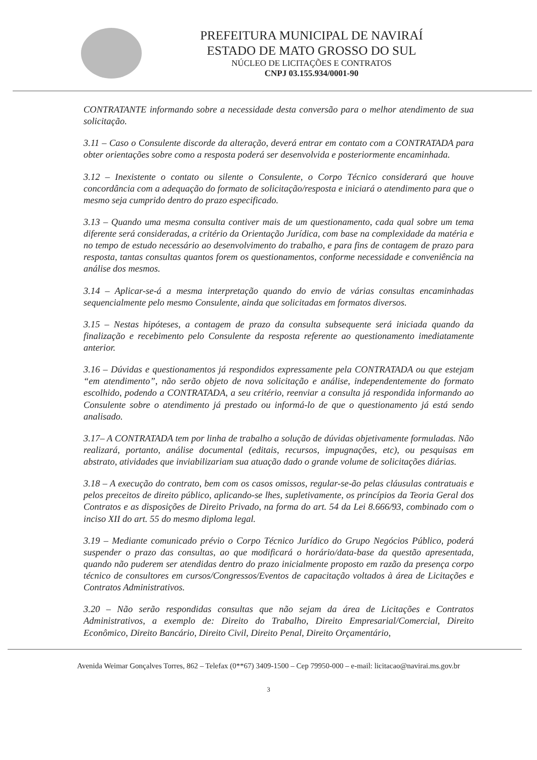PREFEITURA MUNICIPAL DE NAVIRAÍ
ESTADO DE MATO GROSSO DO SUL
NÚCLEO DE LICITAÇÕES E CONTRATOS
CNPJ 03.155.934/0001-90
CONTRATANTE informando sobre a necessidade desta conversão para o melhor atendimento de sua solicitação.
3.11 – Caso o Consulente discorde da alteração, deverá entrar em contato com a CONTRATADA para obter orientações sobre como a resposta poderá ser desenvolvida e posteriormente encaminhada.
3.12 – Inexistente o contato ou silente o Consulente, o Corpo Técnico considerará que houve concordância com a adequação do formato de solicitação/resposta e iniciará o atendimento para que o mesmo seja cumprido dentro do prazo especificado.
3.13 – Quando uma mesma consulta contiver mais de um questionamento, cada qual sobre um tema diferente será consideradas, a critério da Orientação Jurídica, com base na complexidade da matéria e no tempo de estudo necessário ao desenvolvimento do trabalho, e para fins de contagem de prazo para resposta, tantas consultas quantos forem os questionamentos, conforme necessidade e conveniência na análise dos mesmos.
3.14 – Aplicar-se-á a mesma interpretação quando do envio de várias consultas encaminhadas sequencialmente pelo mesmo Consulente, ainda que solicitadas em formatos diversos.
3.15 – Nestas hipóteses, a contagem de prazo da consulta subsequente será iniciada quando da finalização e recebimento pelo Consulente da resposta referente ao questionamento imediatamente anterior.
3.16 – Dúvidas e questionamentos já respondidos expressamente pela CONTRATADA ou que estejam “em atendimento”, não serão objeto de nova solicitação e análise, independentemente do formato escolhido, podendo a CONTRATADA, a seu critério, reenviar a consulta já respondida informando ao Consulente sobre o atendimento já prestado ou informá-lo de que o questionamento já está sendo analisado.
3.17– A CONTRATADA tem por linha de trabalho a solução de dúvidas objetivamente formuladas. Não realizará, portanto, análise documental (editais, recursos, impugnações, etc), ou pesquisas em abstrato, atividades que inviabilizariam sua atuação dado o grande volume de solicitações diárias.
3.18 – A execução do contrato, bem com os casos omissos, regular-se-ão pelas cláusulas contratuais e pelos preceitos de direito público, aplicando-se lhes, supletivamente, os princípios da Teoria Geral dos Contratos e as disposições de Direito Privado, na forma do art. 54 da Lei 8.666/93, combinado com o inciso XII do art. 55 do mesmo diploma legal.
3.19 – Mediante comunicado prévio o Corpo Técnico Jurídico do Grupo Negócios Público, poderá suspender o prazo das consultas, ao que modificará o horário/data-base da questão apresentada, quando não puderem ser atendidas dentro do prazo inicialmente proposto em razão da presença corpo técnico de consultores em cursos/Congressos/Eventos de capacitação voltados à área de Licitações e Contratos Administrativos.
3.20 – Não serão respondidas consultas que não sejam da área de Licitações e Contratos Administrativos, a exemplo de: Direito do Trabalho, Direito Empresarial/Comercial, Direito Econômico, Direito Bancário, Direito Civil, Direito Penal, Direito Orçamentário,
Avenida Weimar Gonçalves Torres, 862 – Telefax (0**67) 3409-1500 – Cep 79950-000 – e-mail: licitacao@navirai.ms.gov.br
3